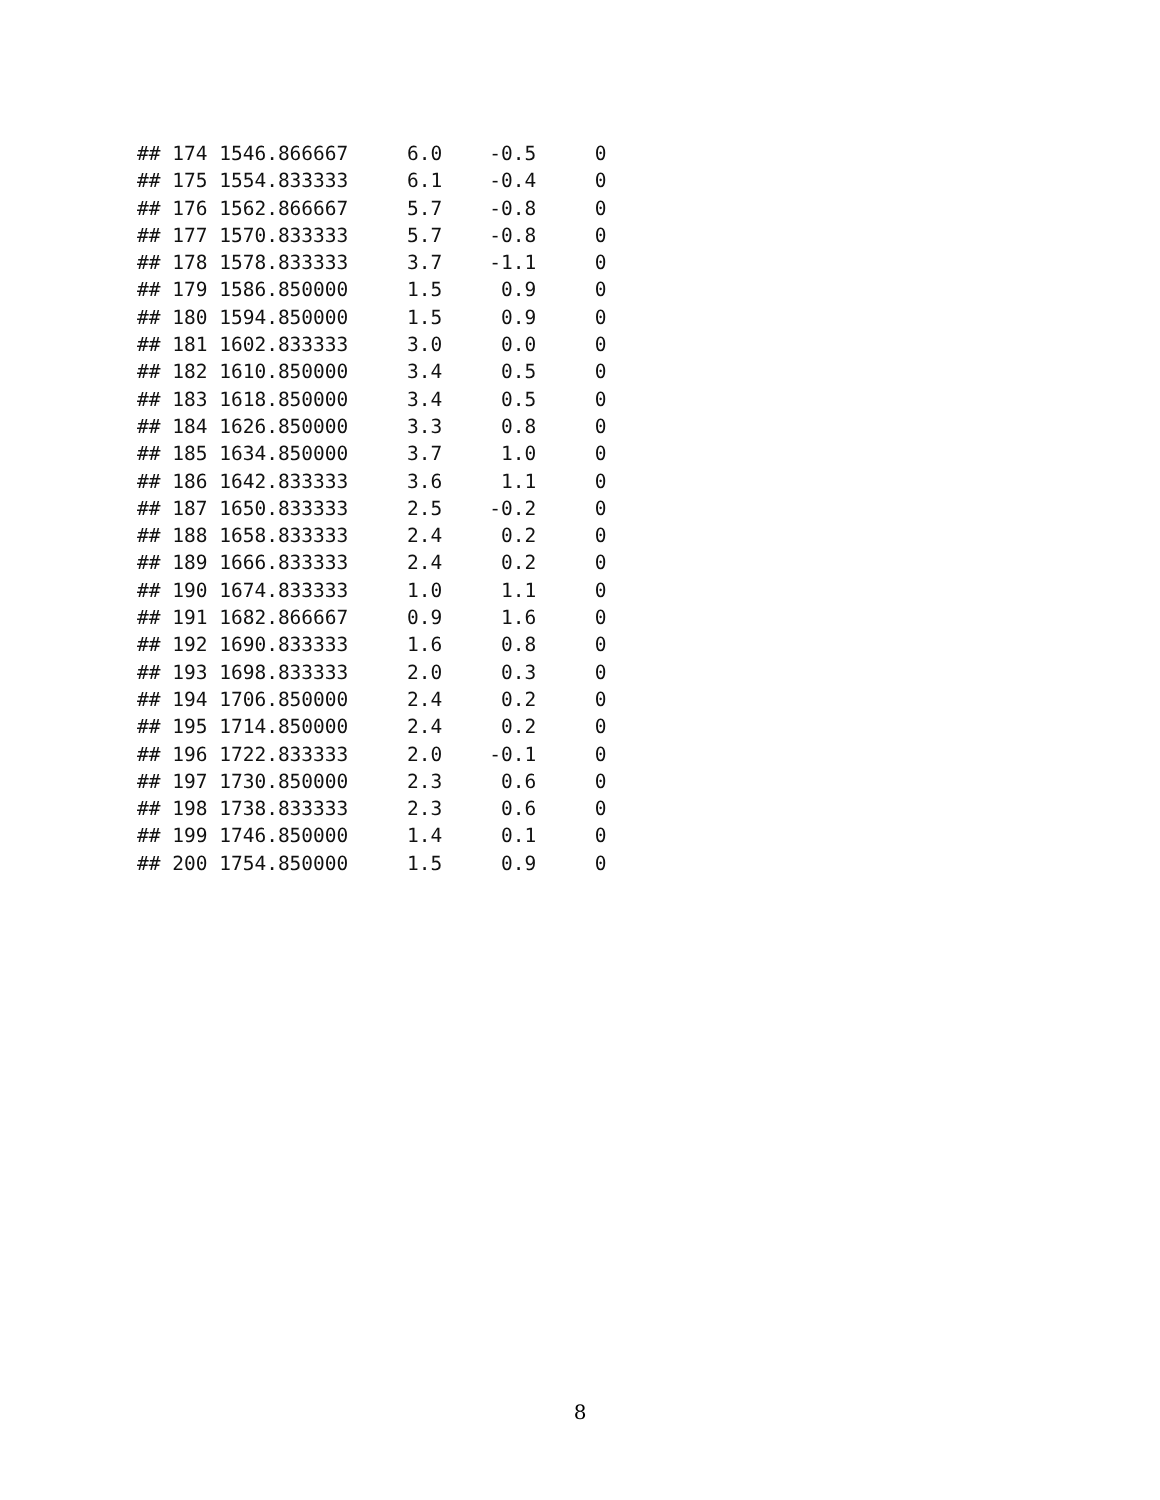## 174 1546.866667     6.0    -0.5     0
## 175 1554.833333     6.1    -0.4     0
## 176 1562.866667     5.7    -0.8     0
## 177 1570.833333     5.7    -0.8     0
## 178 1578.833333     3.7    -1.1     0
## 179 1586.850000     1.5     0.9     0
## 180 1594.850000     1.5     0.9     0
## 181 1602.833333     3.0     0.0     0
## 182 1610.850000     3.4     0.5     0
## 183 1618.850000     3.4     0.5     0
## 184 1626.850000     3.3     0.8     0
## 185 1634.850000     3.7     1.0     0
## 186 1642.833333     3.6     1.1     0
## 187 1650.833333     2.5    -0.2     0
## 188 1658.833333     2.4     0.2     0
## 189 1666.833333     2.4     0.2     0
## 190 1674.833333     1.0     1.1     0
## 191 1682.866667     0.9     1.6     0
## 192 1690.833333     1.6     0.8     0
## 193 1698.833333     2.0     0.3     0
## 194 1706.850000     2.4     0.2     0
## 195 1714.850000     2.4     0.2     0
## 196 1722.833333     2.0    -0.1     0
## 197 1730.850000     2.3     0.6     0
## 198 1738.833333     2.3     0.6     0
## 199 1746.850000     1.4     0.1     0
## 200 1754.850000     1.5     0.9     0
8